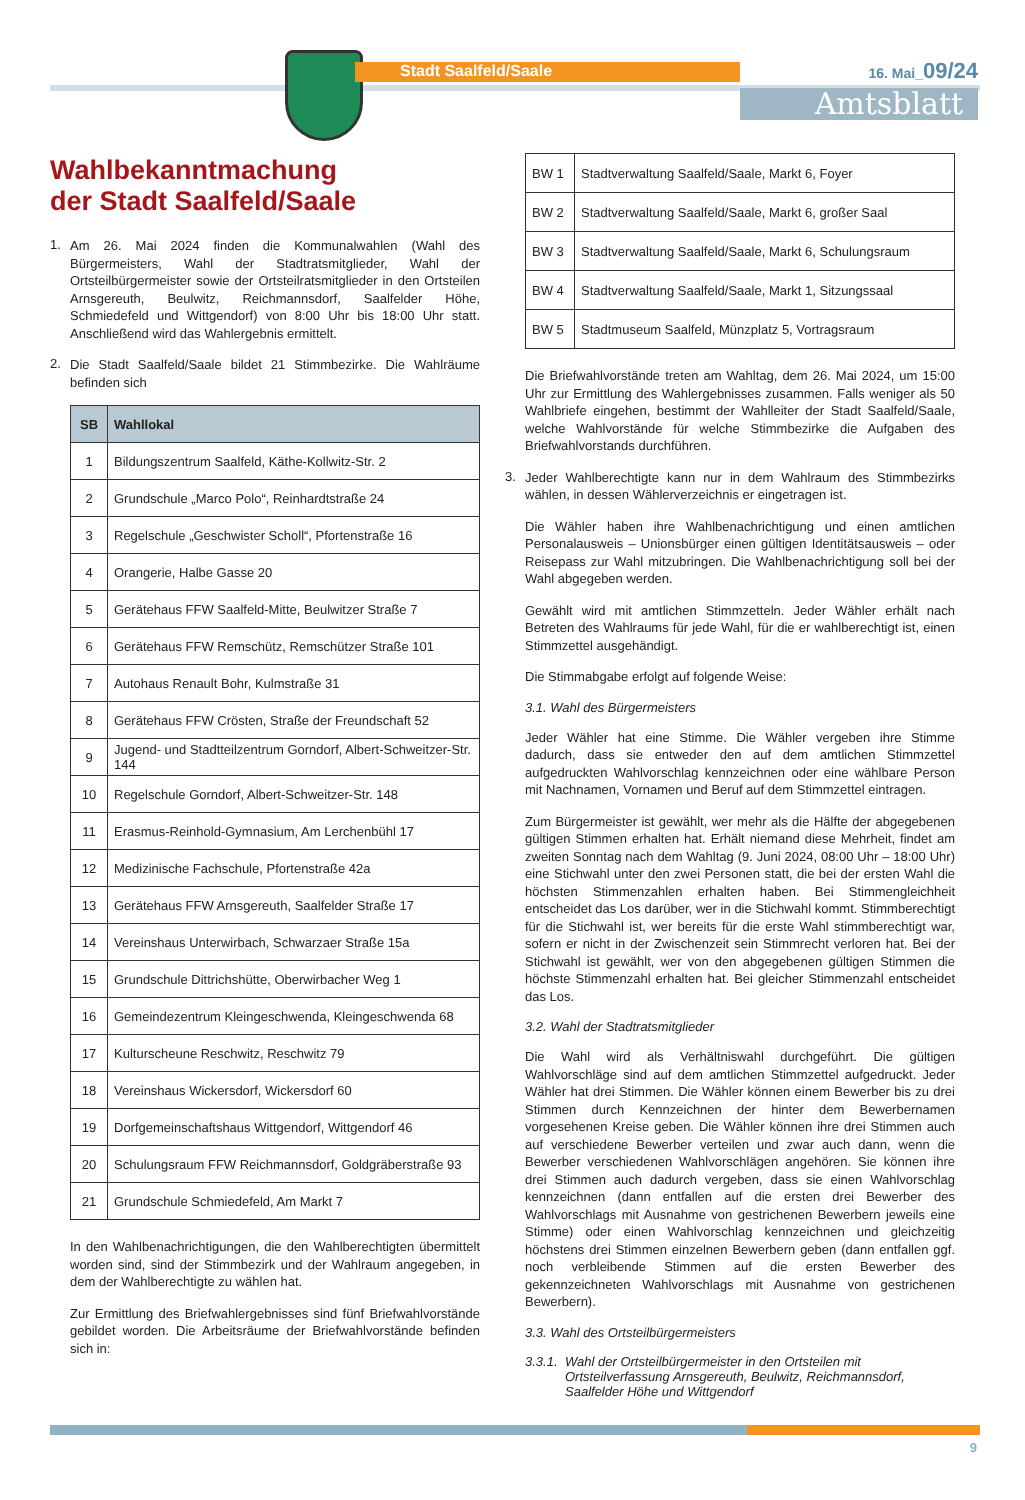Stadt Saalfeld/Saale 16. Mai_09/24
Amtsblatt
Wahlbekanntmachung
der Stadt Saalfeld/Saale
1.
Am 26. Mai 2024 finden die Kommunalwahlen (Wahl des Bürgermeisters, Wahl der Stadtratsmitglieder, Wahl der Ortsteilbürgermeister sowie der Ortsteilratsmitglieder in den Ortsteilen Arnsgereuth, Beulwitz, Reichmannsdorf, Saalfelder Höhe, Schmiedefeld und Wittgendorf) von 8:00 Uhr bis 18:00 Uhr statt. Anschließend wird das Wahlergebnis ermittelt.
2.
Die Stadt Saalfeld/Saale bildet 21 Stimmbezirke. Die Wahlräume befinden sich
| SB | Wahllokal |
| --- | --- |
| 1 | Bildungszentrum Saalfeld, Käthe-Kollwitz-Str. 2 |
| 2 | Grundschule „Marco Polo“, Reinhardtstraße 24 |
| 3 | Regelschule „Geschwister Scholl“, Pfortenstraße 16 |
| 4 | Orangerie, Halbe Gasse 20 |
| 5 | Gerätehaus FFW Saalfeld-Mitte, Beulwitzer Straße 7 |
| 6 | Gerätehaus FFW Remschütz, Remschützer Straße 101 |
| 7 | Autohaus Renault Bohr, Kulmstraße 31 |
| 8 | Gerätehaus FFW Crösten, Straße der Freundschaft 52 |
| 9 | Jugend- und Stadtteilzentrum Gorndorf, Albert-Schweitzer-Str. 144 |
| 10 | Regelschule Gorndorf, Albert-Schweitzer-Str. 148 |
| 11 | Erasmus-Reinhold-Gymnasium, Am Lerchenbühl 17 |
| 12 | Medizinische Fachschule, Pfortenstraße 42a |
| 13 | Gerätehaus FFW Arnsgereuth, Saalfelder Straße 17 |
| 14 | Vereinshaus Unterwirbach, Schwarzaer Straße 15a |
| 15 | Grundschule Dittrichshütte, Oberwirbacher Weg 1 |
| 16 | Gemeindezentrum Kleingeschwenda, Kleingeschwenda 68 |
| 17 | Kulturscheune Reschwitz, Reschwitz 79 |
| 18 | Vereinshaus Wickersdorf, Wickersdorf 60 |
| 19 | Dorfgemeinschaftshaus Wittgendorf, Wittgendorf 46 |
| 20 | Schulungsraum FFW Reichmannsdorf, Goldgräberstraße 93 |
| 21 | Grundschule Schmiedefeld, Am Markt 7 |
In den Wahlbenachrichtigungen, die den Wahlberechtigten übermittelt worden sind, sind der Stimmbezirk und der Wahlraum angegeben, in dem der Wahlberechtigte zu wählen hat.
Zur Ermittlung des Briefwahlergebnisses sind fünf Briefwahlvorstände gebildet worden. Die Arbeitsräume der Briefwahlvorstände befinden sich in:
| BW 1 | Stadtverwaltung Saalfeld/Saale, Markt 6, Foyer |
| BW 2 | Stadtverwaltung Saalfeld/Saale, Markt 6, großer Saal |
| BW 3 | Stadtverwaltung Saalfeld/Saale, Markt 6, Schulungsraum |
| BW 4 | Stadtverwaltung Saalfeld/Saale, Markt 1, Sitzungssaal |
| BW 5 | Stadtmuseum Saalfeld, Münzplatz 5, Vortragsraum |
Die Briefwahlvorstände treten am Wahltag, dem 26. Mai 2024, um 15:00 Uhr zur Ermittlung des Wahlergebnisses zusammen. Falls weniger als 50 Wahlbriefe eingehen, bestimmt der Wahlleiter der Stadt Saalfeld/Saale, welche Wahlvorstände für welche Stimmbezirke die Aufgaben des Briefwahlvorstands durchführen.
3.
Jeder Wahlberechtigte kann nur in dem Wahlraum des Stimmbezirks wählen, in dessen Wählerverzeichnis er eingetragen ist.
Die Wähler haben ihre Wahlbenachrichtigung und einen amtlichen Personalausweis – Unionsbürger einen gültigen Identitätsausweis – oder Reisepass zur Wahl mitzubringen. Die Wahlbenachrichtigung soll bei der Wahl abgegeben werden.
Gewählt wird mit amtlichen Stimmzetteln. Jeder Wähler erhält nach Betreten des Wahlraums für jede Wahl, für die er wahlberechtigt ist, einen Stimmzettel ausgehändigt.
Die Stimmabgabe erfolgt auf folgende Weise:
3.1. Wahl des Bürgermeisters
Jeder Wähler hat eine Stimme. Die Wähler vergeben ihre Stimme dadurch, dass sie entweder den auf dem amtlichen Stimmzettel aufgedruckten Wahlvorschlag kennzeichnen oder eine wählbare Person mit Nachnamen, Vornamen und Beruf auf dem Stimmzettel eintragen.
Zum Bürgermeister ist gewählt, wer mehr als die Hälfte der abgegebenen gültigen Stimmen erhalten hat. Erhält niemand diese Mehrheit, findet am zweiten Sonntag nach dem Wahltag (9. Juni 2024, 08:00 Uhr – 18:00 Uhr) eine Stichwahl unter den zwei Personen statt, die bei der ersten Wahl die höchsten Stimmenzahlen erhalten haben. Bei Stimmengleichheit entscheidet das Los darüber, wer in die Stichwahl kommt. Stimmberechtigt für die Stichwahl ist, wer bereits für die erste Wahl stimmberechtigt war, sofern er nicht in der Zwischenzeit sein Stimmrecht verloren hat. Bei der Stichwahl ist gewählt, wer von den abgegebenen gültigen Stimmen die höchste Stimmenzahl erhalten hat. Bei gleicher Stimmenzahl entscheidet das Los.
3.2. Wahl der Stadtratsmitglieder
Die Wahl wird als Verhältniswahl durchgeführt. Die gültigen Wahlvorschläge sind auf dem amtlichen Stimmzettel aufgedruckt. Jeder Wähler hat drei Stimmen. Die Wähler können einem Bewerber bis zu drei Stimmen durch Kennzeichnen der hinter dem Bewerbernamen vorgesehenen Kreise geben. Die Wähler können ihre drei Stimmen auch auf verschiedene Bewerber verteilen und zwar auch dann, wenn die Bewerber verschiedenen Wahlvorschlägen angehören. Sie können ihre drei Stimmen auch dadurch vergeben, dass sie einen Wahlvorschlag kennzeichnen (dann entfallen auf die ersten drei Bewerber des Wahlvorschlags mit Ausnahme von gestrichenen Bewerbern jeweils eine Stimme) oder einen Wahlvorschlag kennzeichnen und gleichzeitig höchstens drei Stimmen einzelnen Bewerbern geben (dann entfallen ggf. noch verbleibende Stimmen auf die ersten Bewerber des gekennzeichneten Wahlvorschlags mit Ausnahme von gestrichenen Bewerbern).
3.3. Wahl des Ortsteilbürgermeisters
3.3.1. Wahl der Ortsteilbürgermeister in den Ortsteilen mit Ortsteilverfassung Arnsgereuth, Beulwitz, Reichmannsdorf, Saalfelder Höhe und Wittgendorf
9